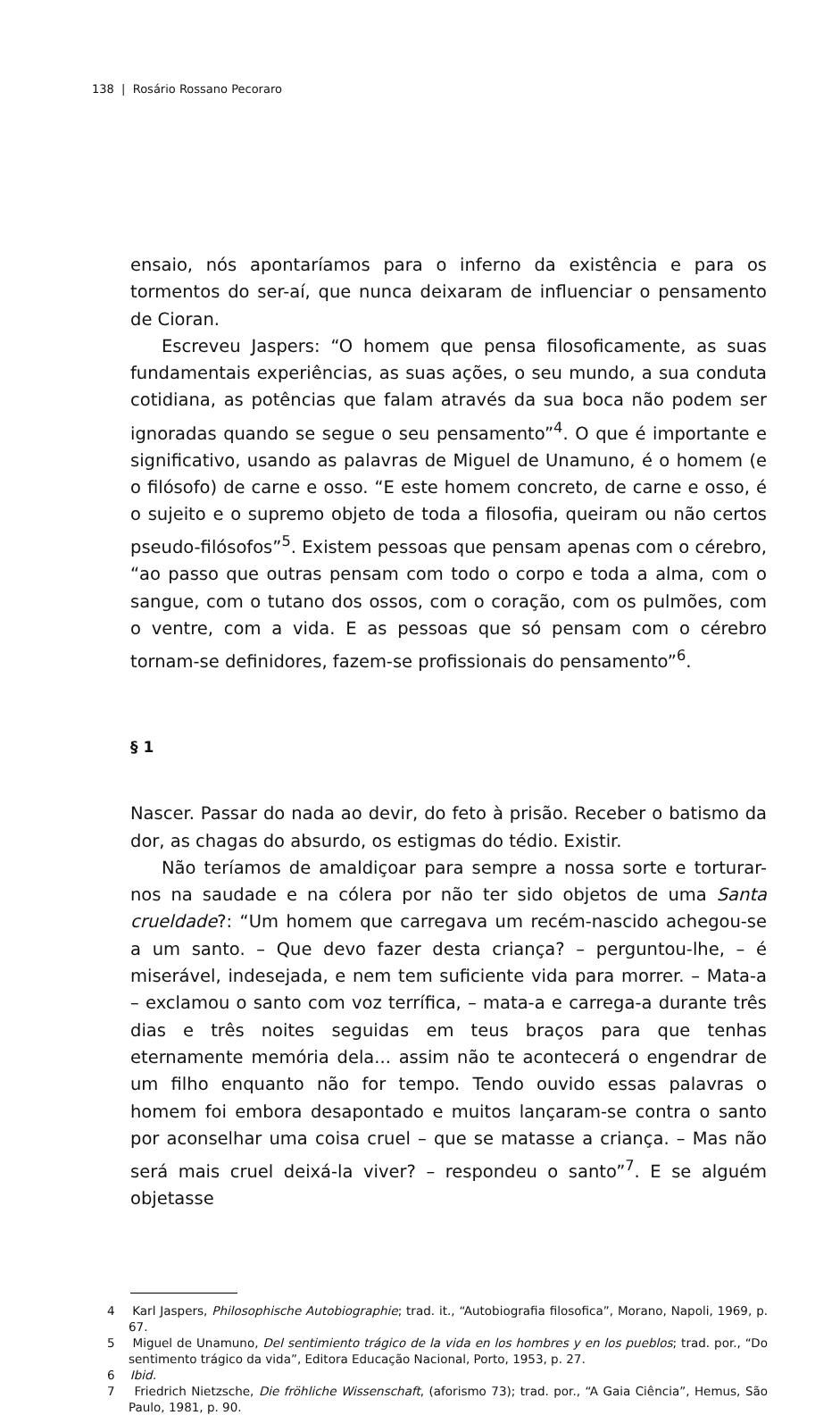138 | Rosário Rossano Pecoraro
ensaio, nós apontaríamos para o inferno da existência e para os tormentos do ser-aí, que nunca deixaram de influenciar o pensamento de Cioran.
Escreveu Jaspers: “O homem que pensa filosoficamente, as suas fundamentais experiências, as suas ações, o seu mundo, a sua conduta cotidiana, as potências que falam através da sua boca não podem ser ignoradas quando se segue o seu pensamento”<sup>4</sup>. O que é importante e significativo, usando as palavras de Miguel de Unamuno, é o homem (e o filósofo) de carne e osso. “E este homem concreto, de carne e osso, é o sujeito e o supremo objeto de toda a filosofia, queiram ou não certos pseudo-filósofos”<sup>5</sup>. Existem pessoas que pensam apenas com o cérebro, “ao passo que outras pensam com todo o corpo e toda a alma, com o sangue, com o tutano dos ossos, com o coração, com os pulmões, com o ventre, com a vida. E as pessoas que só pensam com o cérebro tornam-se definidores, fazem-se profissionais do pensamento”<sup>6</sup>.
§ 1
Nascer. Passar do nada ao devir, do feto à prisão. Receber o batismo da dor, as chagas do absurdo, os estigmas do tédio. Existir.
Não teríamos de amaldiçoar para sempre a nossa sorte e torturar-nos na saudade e na cólera por não ter sido objetos de uma Santa crueldade?: “Um homem que carregava um recém-nascido achegou-se a um santo. – Que devo fazer desta criança? – perguntou-lhe, – é miserável, indesejada, e nem tem suficiente vida para morrer. – Mata-a – exclamou o santo com voz terrífica, – mata-a e carrega-a durante três dias e três noites seguidas em teus braços para que tenhas eternamente memória dela... assim não te acontecerá o engendrar de um filho enquanto não for tempo. Tendo ouvido essas palavras o homem foi embora desapontado e muitos lançaram-se contra o santo por aconselhar uma coisa cruel – que se matasse a criança. – Mas não será mais cruel deixá-la viver? – respondeu o santo”<sup>7</sup>. E se alguém objetasse
4 Karl Jaspers, Philosophische Autobiographie; trad. it., “Autobiografia filosofica”, Morano, Napoli, 1969, p. 67.
5 Miguel de Unamuno, Del sentimiento trágico de la vida en los hombres y en los pueblos; trad. por., “Do sentimento trágico da vida”, Editora Educação Nacional, Porto, 1953, p. 27.
6 Ibid.
7 Friedrich Nietzsche, Die fröhliche Wissenschaft, (aforismo 73); trad. por., “A Gaia Ciência”, Hemus, São Paulo, 1981, p. 90.